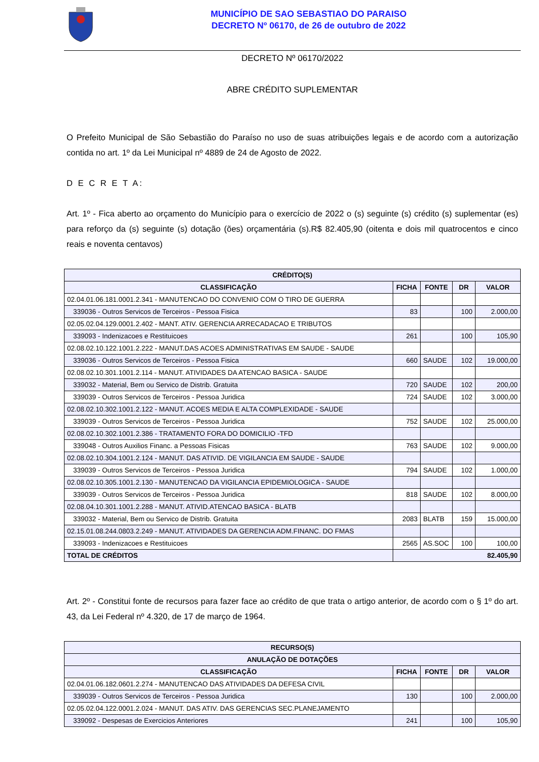MUNICÍPIO DE SAO SEBASTIAO DO PARAISO
DECRETO Nº 06170, de 26 de outubro de 2022
DECRETO Nº 06170/2022
ABRE CRÉDITO SUPLEMENTAR
O Prefeito Municipal de São Sebastião do Paraíso no uso de suas atribuições legais e de acordo com a autorização contida no art. 1º da Lei Municipal nº 4889 de 24 de Agosto de 2022.
D E C R E T A:
Art. 1º - Fica aberto ao orçamento do Município para o exercício de 2022 o (s) seguinte (s) crédito (s) suplementar (es) para reforço da (s) seguinte (s) dotação (ões) orçamentária (s).R$ 82.405,90 (oitenta e dois mil quatrocentos e cinco reais e noventa centavos)
| CRÉDITO(S) | | | | |
| --- | --- | --- | --- | --- |
| CLASSIFICAÇÃO | FICHA | FONTE | DR | VALOR |
| 02.04.01.06.181.0001.2.341 - MANUTENCAO DO CONVENIO COM O TIRO DE GUERRA | | | | |
| 339036 - Outros Servicos de Terceiros - Pessoa Fisica | 83 | | 100 | 2.000,00 |
| 02.05.02.04.129.0001.2.402 - MANT. ATIV. GERENCIA ARRECADACAO E TRIBUTOS | | | | |
| 339093 - Indenizacoes e Restituicoes | 261 | | 100 | 105,90 |
| 02.08.02.10.122.1001.2.222 - MANUT.DAS ACOES ADMINISTRATIVAS EM SAUDE - SAUDE | | | | |
| 339036 - Outros Servicos de Terceiros - Pessoa Fisica | 660 | SAUDE | 102 | 19.000,00 |
| 02.08.02.10.301.1001.2.114 - MANUT. ATIVIDADES DA ATENCAO BASICA - SAUDE | | | | |
| 339032 - Material, Bem ou Servico de Distrib. Gratuita | 720 | SAUDE | 102 | 200,00 |
| 339039 - Outros Servicos de Terceiros - Pessoa Juridica | 724 | SAUDE | 102 | 3.000,00 |
| 02.08.02.10.302.1001.2.122 - MANUT. ACOES MEDIA E ALTA COMPLEXIDADE - SAUDE | | | | |
| 339039 - Outros Servicos de Terceiros - Pessoa Juridica | 752 | SAUDE | 102 | 25.000,00 |
| 02.08.02.10.302.1001.2.386 - TRATAMENTO FORA DO DOMICILIO -TFD | | | | |
| 339048 - Outros Auxilios Financ. a Pessoas Fisicas | 763 | SAUDE | 102 | 9.000,00 |
| 02.08.02.10.304.1001.2.124 - MANUT. DAS ATIVID. DE VIGILANCIA EM SAUDE - SAUDE | | | | |
| 339039 - Outros Servicos de Terceiros - Pessoa Juridica | 794 | SAUDE | 102 | 1.000,00 |
| 02.08.02.10.305.1001.2.130 - MANUTENCAO DA VIGILANCIA EPIDEMIOLOGICA - SAUDE | | | | |
| 339039 - Outros Servicos de Terceiros - Pessoa Juridica | 818 | SAUDE | 102 | 8.000,00 |
| 02.08.04.10.301.1001.2.288 - MANUT. ATIVID.ATENCAO BASICA - BLATB | | | | |
| 339032 - Material, Bem ou Servico de Distrib. Gratuita | 2083 | BLATB | 159 | 15.000,00 |
| 02.15.01.08.244.0803.2.249 - MANUT. ATIVIDADES DA GERENCIA ADM.FINANC. DO FMAS | | | | |
| 339093 - Indenizacoes e Restituicoes | 2565 | AS.SOC | 100 | 100,00 |
| TOTAL DE CRÉDITOS | 82.405,90 | | | |
Art. 2º - Constitui fonte de recursos para fazer face ao crédito de que trata o artigo anterior, de acordo com o § 1º do art. 43, da Lei Federal nº 4.320, de 17 de março de 1964.
| RECURSO(S) | | | | |
| --- | --- | --- | --- | --- |
| ANULAÇÃO DE DOTAÇÕES | | | | |
| CLASSIFICAÇÃO | FICHA | FONTE | DR | VALOR |
| 02.04.01.06.182.0601.2.274 - MANUTENCAO DAS ATIVIDADES DA DEFESA CIVIL | | | | |
| 339039 - Outros Servicos de Terceiros - Pessoa Juridica | 130 | | 100 | 2.000,00 |
| 02.05.02.04.122.0001.2.024 - MANUT. DAS ATIV. DAS GERENCIAS SEC.PLANEJAMENTO | | | | |
| 339092 - Despesas de Exercicios Anteriores | 241 | | 100 | 105,90 |